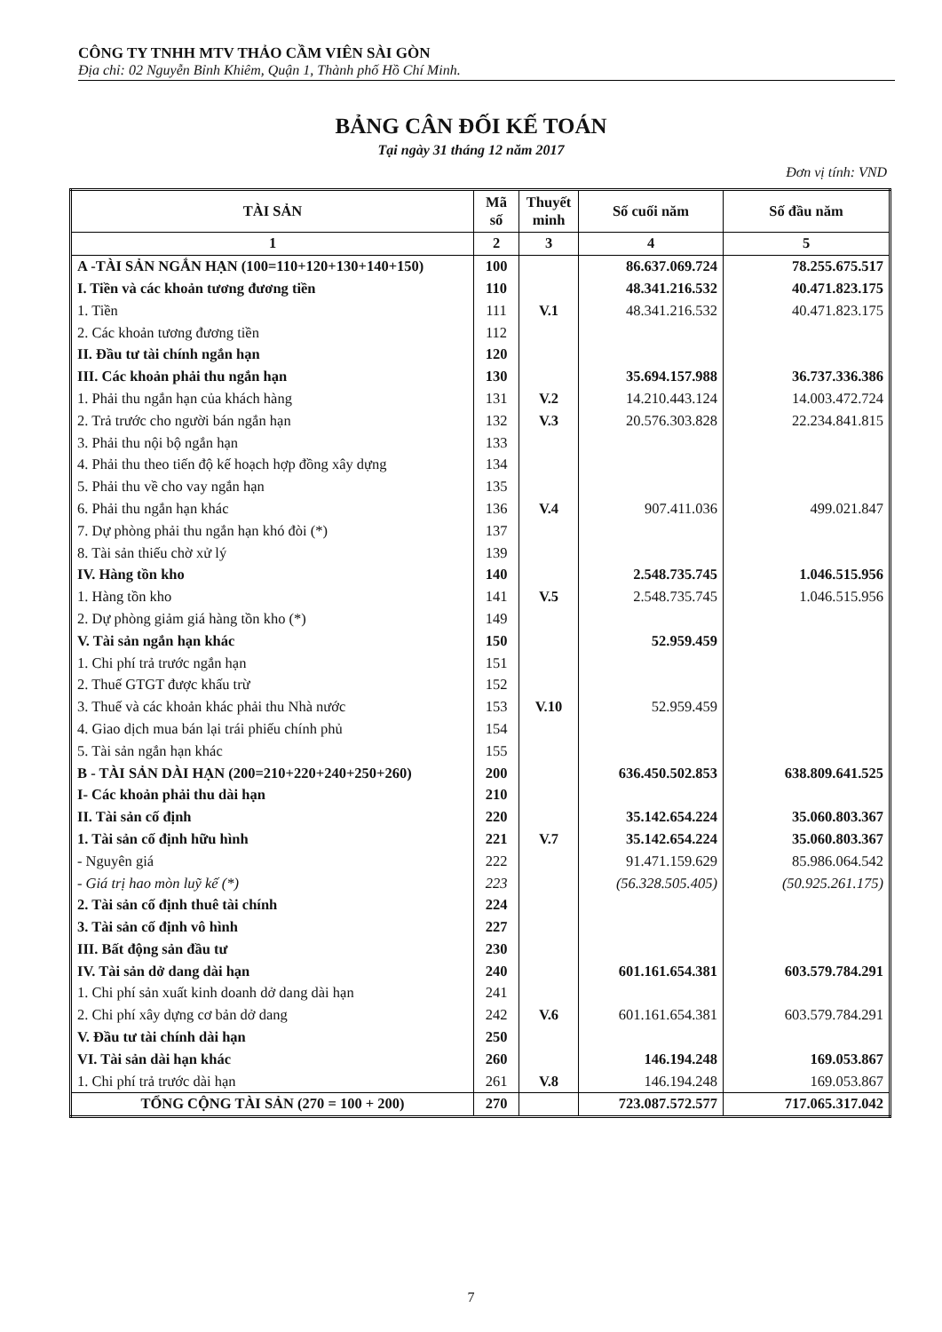CÔNG TY TNHH MTV THẢO CẦM VIÊN SÀI GÒN
Địa chỉ: 02 Nguyễn Bỉnh Khiêm, Quận 1, Thành phố Hồ Chí Minh.
BẢNG CÂN ĐỐI KẾ TOÁN
Tại ngày 31 tháng 12 năm 2017
Đơn vị tính: VND
| TÀI SẢN | Mã số | Thuyết minh | Số cuối năm | Số đầu năm |
| --- | --- | --- | --- | --- |
| 1 | 2 | 3 | 4 | 5 |
| A -TÀI SẢN NGẮN HẠN (100=110+120+130+140+150) | 100 | | 86.637.069.724 | 78.255.675.517 |
| I. Tiền và các khoản tương đương tiền | 110 | | 48.341.216.532 | 40.471.823.175 |
| 1. Tiền | 111 | V.1 | 48.341.216.532 | 40.471.823.175 |
| 2. Các khoản tương đương tiền | 112 | | | |
| II. Đầu tư tài chính ngắn hạn | 120 | | | |
| III. Các khoản phải thu ngắn hạn | 130 | | 35.694.157.988 | 36.737.336.386 |
| 1. Phải thu ngắn hạn của khách hàng | 131 | V.2 | 14.210.443.124 | 14.003.472.724 |
| 2. Trả trước cho người bán ngắn hạn | 132 | V.3 | 20.576.303.828 | 22.234.841.815 |
| 3. Phải thu nội bộ ngắn hạn | 133 | | | |
| 4. Phải thu theo tiến độ kế hoạch hợp đồng xây dựng | 134 | | | |
| 5. Phải thu về cho vay ngắn hạn | 135 | | | |
| 6. Phải thu ngắn hạn khác | 136 | V.4 | 907.411.036 | 499.021.847 |
| 7. Dự phòng phải thu ngắn hạn khó đòi (*) | 137 | | | |
| 8. Tài sản thiếu chờ xử lý | 139 | | | |
| IV. Hàng tồn kho | 140 | | 2.548.735.745 | 1.046.515.956 |
| 1. Hàng tồn kho | 141 | V.5 | 2.548.735.745 | 1.046.515.956 |
| 2. Dự phòng giảm giá hàng tồn kho (*) | 149 | | | |
| V. Tài sản ngắn hạn khác | 150 | | 52.959.459 | |
| 1. Chi phí trả trước ngắn hạn | 151 | | | |
| 2. Thuế GTGT được khấu trừ | 152 | | | |
| 3. Thuế và các khoản khác phải thu Nhà nước | 153 | V.10 | 52.959.459 | |
| 4. Giao dịch mua bán lại trái phiếu chính phủ | 154 | | | |
| 5. Tài sản ngắn hạn khác | 155 | | | |
| B - TÀI SẢN DÀI HẠN (200=210+220+240+250+260) | 200 | | 636.450.502.853 | 638.809.641.525 |
| I- Các khoản phải thu dài hạn | 210 | | | |
| II. Tài sản cố định | 220 | | 35.142.654.224 | 35.060.803.367 |
| 1. Tài sản cố định hữu hình | 221 | V.7 | 35.142.654.224 | 35.060.803.367 |
| - Nguyên giá | 222 | | 91.471.159.629 | 85.986.064.542 |
| - Giá trị hao mòn luỹ kế (*) | 223 | | (56.328.505.405) | (50.925.261.175) |
| 2. Tài sản cố định thuê tài chính | 224 | | | |
| 3. Tài sản cố định vô hình | 227 | | | |
| III. Bất động sản đầu tư | 230 | | | |
| IV. Tài sản dở dang dài hạn | 240 | | 601.161.654.381 | 603.579.784.291 |
| 1. Chi phí sản xuất kinh doanh dở dang dài hạn | 241 | | | |
| 2. Chi phí xây dựng cơ bản dở dang | 242 | V.6 | 601.161.654.381 | 603.579.784.291 |
| V. Đầu tư tài chính dài hạn | 250 | | | |
| VI. Tài sản dài hạn khác | 260 | | 146.194.248 | 169.053.867 |
| 1. Chi phí trả trước dài hạn | 261 | V.8 | 146.194.248 | 169.053.867 |
| TỔNG CỘNG TÀI SẢN (270 = 100 + 200) | 270 | | 723.087.572.577 | 717.065.317.042 |
7